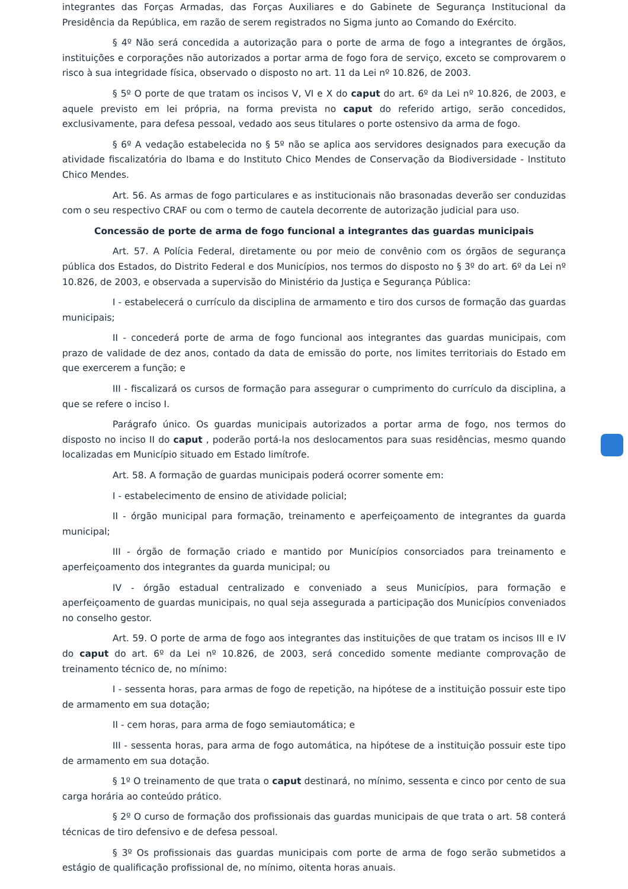integrantes das Forças Armadas, das Forças Auxiliares e do Gabinete de Segurança Institucional da Presidência da República, em razão de serem registrados no Sigma junto ao Comando do Exército.
§ 4º Não será concedida a autorização para o porte de arma de fogo a integrantes de órgãos, instituições e corporações não autorizados a portar arma de fogo fora de serviço, exceto se comprovarem o risco à sua integridade física, observado o disposto no art. 11 da Lei nº 10.826, de 2003.
§ 5º O porte de que tratam os incisos V, VI e X do caput do art. 6º da Lei nº 10.826, de 2003, e aquele previsto em lei própria, na forma prevista no caput do referido artigo, serão concedidos, exclusivamente, para defesa pessoal, vedado aos seus titulares o porte ostensivo da arma de fogo.
§ 6º A vedação estabelecida no § 5º não se aplica aos servidores designados para execução da atividade fiscalizatória do Ibama e do Instituto Chico Mendes de Conservação da Biodiversidade - Instituto Chico Mendes.
Art. 56. As armas de fogo particulares e as institucionais não brasonadas deverão ser conduzidas com o seu respectivo CRAF ou com o termo de cautela decorrente de autorização judicial para uso.
Concessão de porte de arma de fogo funcional a integrantes das guardas municipais
Art. 57. A Polícia Federal, diretamente ou por meio de convênio com os órgãos de segurança pública dos Estados, do Distrito Federal e dos Municípios, nos termos do disposto no § 3º do art. 6º da Lei nº 10.826, de 2003, e observada a supervisão do Ministério da Justiça e Segurança Pública:
I - estabelecerá o currículo da disciplina de armamento e tiro dos cursos de formação das guardas municipais;
II - concederá porte de arma de fogo funcional aos integrantes das guardas municipais, com prazo de validade de dez anos, contado da data de emissão do porte, nos limites territoriais do Estado em que exercerem a função; e
III - fiscalizará os cursos de formação para assegurar o cumprimento do currículo da disciplina, a que se refere o inciso I.
Parágrafo único. Os guardas municipais autorizados a portar arma de fogo, nos termos do disposto no inciso II do caput , poderão portá-la nos deslocamentos para suas residências, mesmo quando localizadas em Município situado em Estado limítrofe.
Art. 58. A formação de guardas municipais poderá ocorrer somente em:
I - estabelecimento de ensino de atividade policial;
II - órgão municipal para formação, treinamento e aperfeiçoamento de integrantes da guarda municipal;
III - órgão de formação criado e mantido por Municípios consorciados para treinamento e aperfeiçoamento dos integrantes da guarda municipal; ou
IV - órgão estadual centralizado e conveniado a seus Municípios, para formação e aperfeiçoamento de guardas municipais, no qual seja assegurada a participação dos Municípios conveniados no conselho gestor.
Art. 59. O porte de arma de fogo aos integrantes das instituições de que tratam os incisos III e IV do caput do art. 6º da Lei nº 10.826, de 2003, será concedido somente mediante comprovação de treinamento técnico de, no mínimo:
I - sessenta horas, para armas de fogo de repetição, na hipótese de a instituição possuir este tipo de armamento em sua dotação;
II - cem horas, para arma de fogo semiautomática; e
III - sessenta horas, para arma de fogo automática, na hipótese de a instituição possuir este tipo de armamento em sua dotação.
§ 1º O treinamento de que trata o caput destinará, no mínimo, sessenta e cinco por cento de sua carga horária ao conteúdo prático.
§ 2º O curso de formação dos profissionais das guardas municipais de que trata o art. 58 conterá técnicas de tiro defensivo e de defesa pessoal.
§ 3º Os profissionais das guardas municipais com porte de arma de fogo serão submetidos a estágio de qualificação profissional de, no mínimo, oitenta horas anuais.